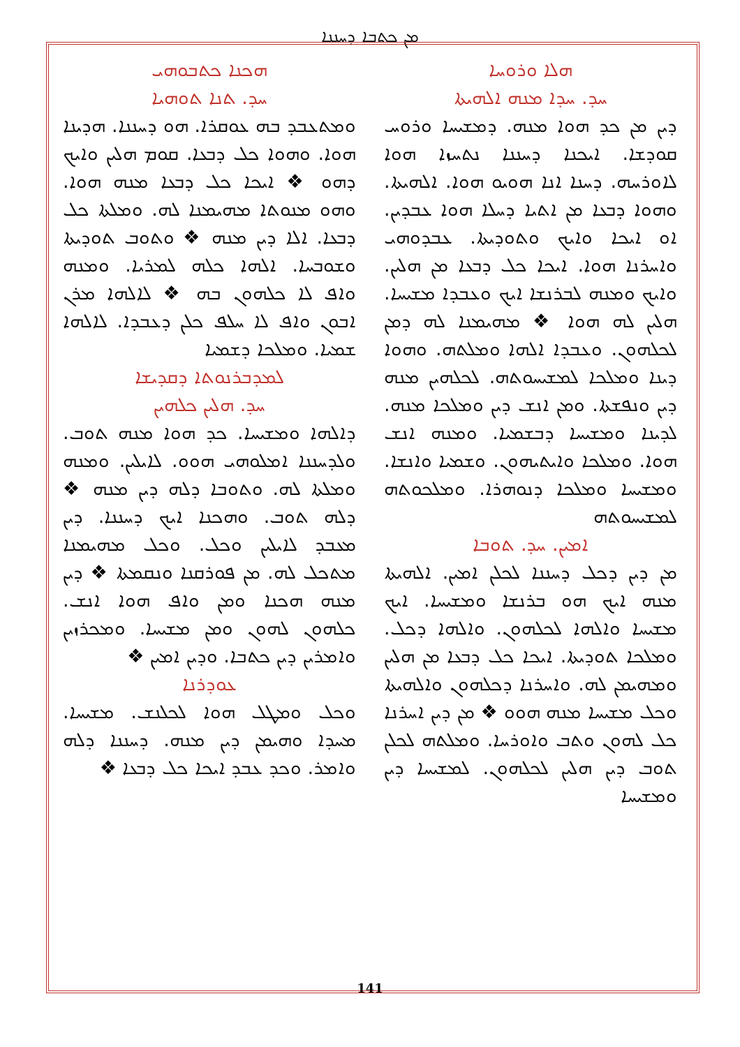ܡܢ ܟܬܒܐ ܕܚܢܢܐ
ܗܟܢܐ ܟܬܒܘܗܝ
ܚܕ. ܬܢܐ ܬܘܗܝܐ
ܘܡܬܥܒܕ ܒܗ ܥܘܩܪܐ. ܗܘ ܕܚܢܢܐ. ܗܕܝܢܐ ܗܘܐ. ܘܗܘܐ ܟܠ ܕܒܥܐ. ܩܘܡ ܗܠܝܢ ܘܐܝܟ ܕܗܘ ❖ ܐܝܟܐ ܟܠ ܕܒܥܐ ܡܢܗ ܗܘܐ. ܘܗܘ ܡܢܘܬܐ ܡܗܝܡܢܐ ܠܗ. ܘܡܠܬܐ ܟܠ ܕܒܥܐ. ܐܠܐ ܕܝܢ ܡܢܗ ❖ ܘܬܘܒ ܬܘܕܝܬܐ ܘܫܘܒܚܐ. ܐܠܗܐ ܟܠܗ ܠܡܪܝܐ. ܘܡܢܗ ܘܐܦ ܠܐ ܟܠܗܘܢ ܒܗ ❖ ܠܐܠܗܐ ܡܪܢ ܐܒܘܢ ܘܐܦ ܠܐ ܚܠܦ ܟܠܢ ܕܥܒܕܐ. ܠܐܠܗܐ ܫܡܝܐ. ܘܡܠܟܐ ܕܫܡܝܐ
ܠܡܕܒܪܢܘܬܐ ܕܩܕܝܫܐ
ܚܕ. ܗܠܝܢ ܟܠܗܝܢ
ܕܐܠܗܐ ܘܡܫܝܚܐ. ܟܕ ܗܘܐ ܡܢܗ ܬܘܒ. ܘܠܕܚܢܢܐ ܐܡܠܘܗܝ ܗܘܘ. ܠܐܝܠܝܢ. ܘܡܢܗ ܘܡܠܬܐ ܠܗ. ܘܬܘܒܐ ܕܠܗ ܕܝܢ ܡܢܗ ❖ ܕܠܗ ܬܘܒ. ܘܗܟܢܐ ܐܝܟ ܕܚܢܢܐ. ܕܝܢ ܡܥܒܕ ܠܐܝܠܝܢ ܘܟܠ. ܘܟܠ ܡܗܝܡܢܐ ܡܬܟܠ ܠܗ. ܡܢ ܦܘܪܩܢܐ ܘܢܩܡܬܐ ❖ ܕܝܢ ܡܢܗ ܗܟܢܐ ܘܡܢ ܘܐܦ ܗܘܐ ܐܢܫ. ܟܠܗܘܢ ܠܗܘܢ ܘܡܢ ܡܫܝܚܐ. ܘܡܟܪܙܝܢ ܘܐܡܪܝܢ ܕܝܢ ܟܬܒܐ. ܘܕܝܢ ܐܡܝܢ ❖
ܥܘܕܪܢܐ
ܘܟܠ ܘܡܛܠ ܗܘܐ ܠܟܠܢܫ. ܡܫܝܚܐ. ܡܚܕܐ ܘܗܝܡܢ ܕܝܢ ܡܢܗ. ܕܚܢܢܐ ܕܠܗ ܘܐܡܪ. ܘܟܕ ܥܒܕ ܐܝܟܐ ܟܠ ܕܒܥܐ ❖
ܗܠܐ ܘܪܘܚܐ
ܚܕ. ܚܕܐ ܡܢܗ ܐܠܗܝܬܐ
ܕܝܢ ܡܢ ܟܕ ܗܘܐ ܡܢܗ. ܕܡܫܝܚܐ ܘܪܘܚ ܩܘܕܫܐ. ܐܝܟܢܐ ܕܚܢܢܐ ܢܬܚܙܐ ܗܘܐ ܠܐܘܪܚܗ. ܕܚܢܐ ܐܢܐ ܗܘܝܘ ܗܘܐ. ܐܠܗܝܬܐ. ܘܗܘܐ ܕܒܥܐ ܡܢ ܐܬܝܐ ܕܚܠܐ ܗܘܐ ܥܒܕܝܢ. ܐܘ ܐܝܟܐ ܘܐܝܟ ܘܬܘܕܝܬܐ. ܥܒܕܘܗܝ ܘܐܚܪܢܐ ܗܘܐ. ܐܝܟܐ ܟܠ ܕܒܥܐ ܡܢ ܗܠܝܢ. ܘܐܝܟ ܘܡܢܗ ܠܒܪܢܫܐ ܐܝܟ ܘܥܒܕܐ ܡܫܝܚܐ. ܗܠܝܢ ܠܗ ܗܘܐ ❖ ܡܗܝܡܢܐ ܠܗ ܕܡܢ ܠܟܠܗܘܢ. ܘܥܒܕܐ ܐܠܗܐ ܘܡܠܬܗ. ܘܗܘܐ ܕܝܢܐ ܘܡܠܟܐ ܠܡܫܝܚܘܬܗ. ܠܟܠܗܝܢ ܡܢܗ ܕܝܢ ܘܢܦܫܬܐ. ܘܡܢ ܐܢܫ ܕܝܢ ܘܡܠܟܐ ܡܢܗ. ܠܕܝܢܐ ܘܡܫܝܚܐ ܕܒܫܡܝܐ. ܘܡܢܗ ܐܢܫ ܗܘܐ. ܘܡܠܟܐ ܘܐܝܬܝܗܘܢ. ܘܫܡܝܐ ܘܐܢܫܐ. ܘܡܫܝܚܐ ܘܡܠܟܐ ܕܢܘܗܪܐ. ܘܡܠܟܘܬܗ ܠܡܫܝܚܘܬܗ
ܐܡܝܢ. ܚܕ. ܬܘܒܐ
ܡܢ ܕܝܢ ܕܟܠ ܕܚܢܢܐ ܠܟܠܢ ܐܡܝܢ. ܐܠܗܝܬܐ ܡܢܗ ܐܝܟ ܗܘ ܒܪܢܫܐ ܘܡܫܝܚܐ. ܐܝܟ ܡܫܝܚܐ ܘܐܠܗܐ ܠܟܠܗܘܢ. ܘܐܠܗܐ ܕܟܠ. ܘܡܠܟܐ ܬܘܕܝܬܐ. ܐܝܟܐ ܟܠ ܕܒܥܐ ܡܢ ܗܠܝܢ ܘܡܗܝܡܢ ܠܗ. ܘܐܚܪܢܐ ܕܟܠܗܘܢ ܘܐܠܗܝܬܐ ܘܟܠ ܡܫܝܚܐ ܡܢܗ ܗܘܘ ❖ ܡܢ ܕܝܢ ܐܚܪܢܐ ܟܠ ܠܗܘܢ ܘܬܒ ܘܐܘܪܚܐ. ܘܡܠܬܗ ܠܟܠܢ ܬܘܒ ܕܝܢ ܗܠܝܢ ܠܟܠܗܘܢ. ܠܡܫܝܚܐ ܕܝܢ ܘܡܫܝܚܐ
141